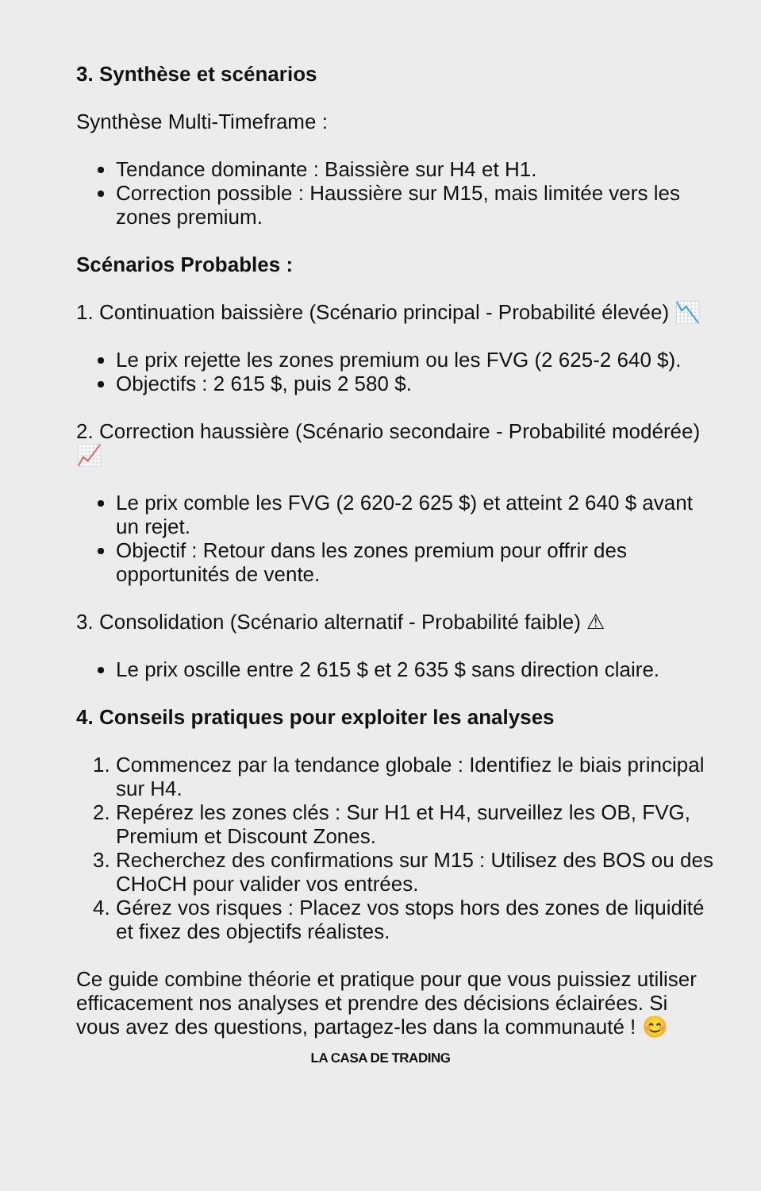3. Synthèse et scénarios
Synthèse Multi-Timeframe :
Tendance dominante : Baissière sur H4 et H1.
Correction possible : Haussière sur M15, mais limitée vers les zones premium.
Scénarios Probables :
1. Continuation baissière (Scénario principal - Probabilité élevée) 📉
Le prix rejette les zones premium ou les FVG (2 625-2 640 $).
Objectifs : 2 615 $, puis 2 580 $.
2. Correction haussière (Scénario secondaire - Probabilité modérée) 📈
Le prix comble les FVG (2 620-2 625 $) et atteint 2 640 $ avant un rejet.
Objectif : Retour dans les zones premium pour offrir des opportunités de vente.
3. Consolidation (Scénario alternatif - Probabilité faible) ⚠
Le prix oscille entre 2 615 $ et 2 635 $ sans direction claire.
4. Conseils pratiques pour exploiter les analyses
1. Commencez par la tendance globale : Identifiez le biais principal sur H4.
2. Repérez les zones clés : Sur H1 et H4, surveillez les OB, FVG, Premium et Discount Zones.
3. Recherchez des confirmations sur M15 : Utilisez des BOS ou des CHoCH pour valider vos entrées.
4. Gérez vos risques : Placez vos stops hors des zones de liquidité et fixez des objectifs réalistes.
Ce guide combine théorie et pratique pour que vous puissiez utiliser efficacement nos analyses et prendre des décisions éclairées. Si vous avez des questions, partagez-les dans la communauté ! 😊
LA CASA DE TRADING